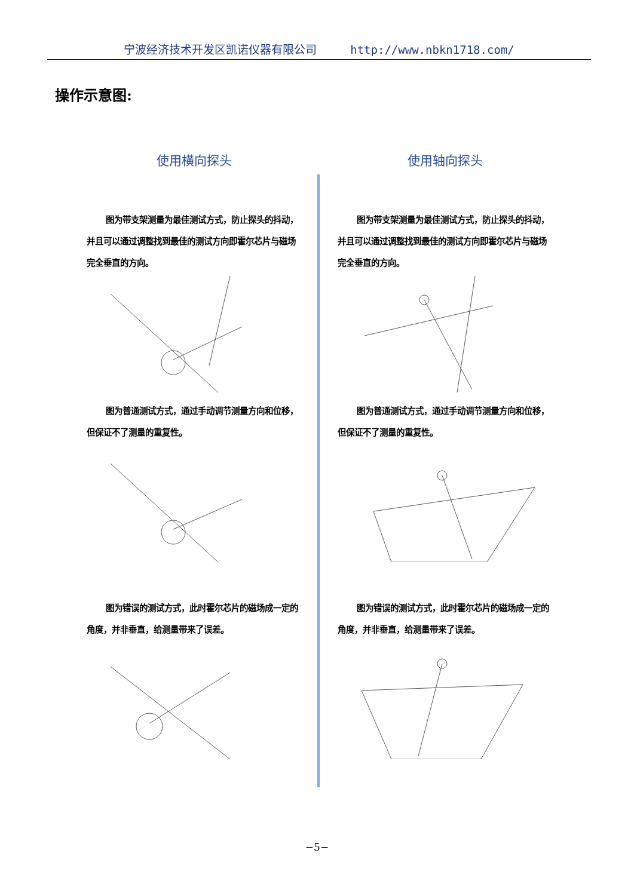宁波经济技术开发区凯诺仪器有限公司 http://www.nbkn1718.com/
操作示意图:
使用横向探头
图为带支架测量为最佳测试方式，防止探头的抖动，并且可以通过调整找到最佳的测试方向即霍尔芯片与磁场完全垂直的方向。
图为普通测试方式，通过手动调节测量方向和位移，但保证不了测量的重复性。
图为错误的测试方式，此时霍尔芯片的磁场成一定的角度，并非垂直，给测量带来了误差。
使用轴向探头
图为带支架测量为最佳测试方式，防止探头的抖动，并且可以通过调整找到最佳的测试方向即霍尔芯片与磁场完全垂直的方向。
图为普通测试方式，通过手动调节测量方向和位移，但保证不了测量的重复性。
图为错误的测试方式，此时霍尔芯片的磁场成一定的角度，并非垂直，给测量带来了误差。
−5−